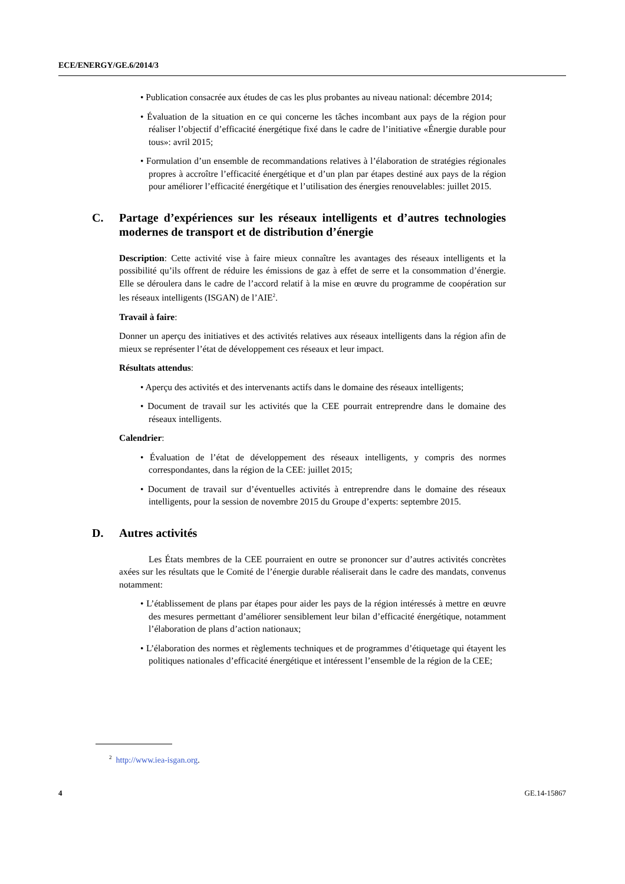ECE/ENERGY/GE.6/2014/3
• Publication consacrée aux études de cas les plus probantes au niveau national: décembre 2014;
• Évaluation de la situation en ce qui concerne les tâches incombant aux pays de la région pour réaliser l’objectif d’efficacité énergétique fixé dans le cadre de l’initiative «Énergie durable pour tous»: avril 2015;
• Formulation d’un ensemble de recommandations relatives à l’élaboration de stratégies régionales propres à accroître l’efficacité énergétique et d’un plan par étapes destiné aux pays de la région pour améliorer l’efficacité énergétique et l’utilisation des énergies renouvelables: juillet 2015.
C. Partage d’expériences sur les réseaux intelligents et d’autres technologies modernes de transport et de distribution d’énergie
Description: Cette activité vise à faire mieux connaître les avantages des réseaux intelligents et la possibilité qu’ils offrent de réduire les émissions de gaz à effet de serre et la consommation d’énergie. Elle se déroulera dans le cadre de l’accord relatif à la mise en œuvre du programme de coopération sur les réseaux intelligents (ISGAN) de l’AIE<sup>2</sup>.
Travail à faire:
Donner un aperçu des initiatives et des activités relatives aux réseaux intelligents dans la région afin de mieux se représenter l’état de développement ces réseaux et leur impact.
Résultats attendus:
• Aperçu des activités et des intervenants actifs dans le domaine des réseaux intelligents;
• Document de travail sur les activités que la CEE pourrait entreprendre dans le domaine des réseaux intelligents.
Calendrier:
• Évaluation de l’état de développement des réseaux intelligents, y compris des normes correspondantes, dans la région de la CEE: juillet 2015;
• Document de travail sur d’éventuelles activités à entreprendre dans le domaine des réseaux intelligents, pour la session de novembre 2015 du Groupe d’experts: septembre 2015.
D. Autres activités
Les États membres de la CEE pourraient en outre se prononcer sur d’autres activités concrètes axées sur les résultats que le Comité de l’énergie durable réaliserait dans le cadre des mandats, convenus notamment:
• L’établissement de plans par étapes pour aider les pays de la région intéressés à mettre en œuvre des mesures permettant d’améliorer sensiblement leur bilan d’efficacité énergétique, notamment l’élaboration de plans d’action nationaux;
• L’élaboration des normes et règlements techniques et de programmes d’étiquetage qui étayent les politiques nationales d’efficacité énergétique et intéressent l’ensemble de la région de la CEE;
<sup>2</sup> http://www.iea-isgan.org.
4 GE.14-15867